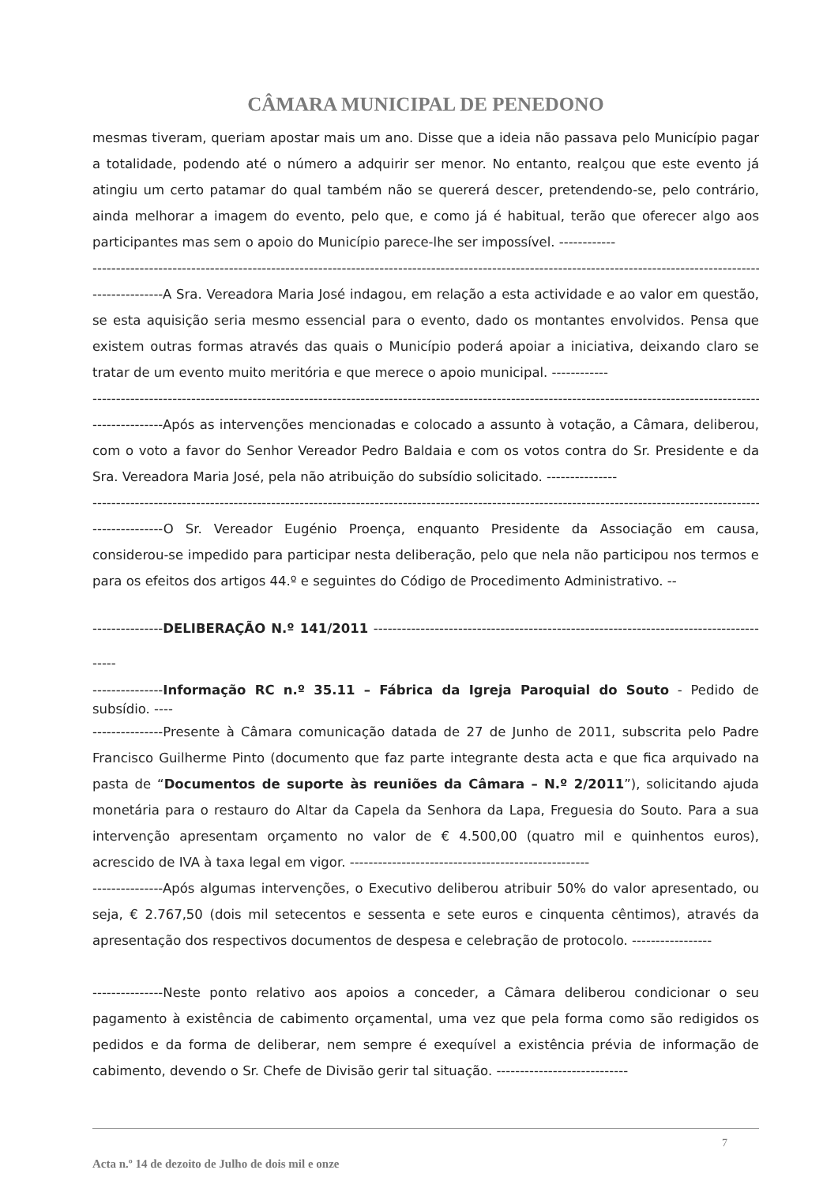CÂMARA MUNICIPAL DE PENEDONO
mesmas tiveram, queriam apostar mais um ano. Disse que a ideia não passava pelo Município pagar a totalidade, podendo até o número a adquirir ser menor. No entanto, realçou que este evento já atingiu um certo patamar do qual também não se quererá descer, pretendendo-se, pelo contrário, ainda melhorar a imagem do evento, pelo que, e como já é habitual, terão que oferecer algo aos participantes mas sem o apoio do Município parece-lhe ser impossível. ------------
------------------------------------------------------------------------------------------------------------------------------------------------------------------
---------------A Sra. Vereadora Maria José indagou, em relação a esta actividade e ao valor em questão, se esta aquisição seria mesmo essencial para o evento, dado os montantes envolvidos. Pensa que existem outras formas através das quais o Município poderá apoiar a iniciativa, deixando claro se tratar de um evento muito meritória e que merece o apoio municipal. ------------
------------------------------------------------------------------------------------------------------------------------------------------------------------------
---------------Após as intervenções mencionadas e colocado a assunto à votação, a Câmara, deliberou, com o voto a favor do Senhor Vereador Pedro Baldaia e com os votos contra do Sr. Presidente e da Sra. Vereadora Maria José, pela não atribuição do subsídio solicitado. ---------------
------------------------------------------------------------------------------------------------------------------------------------------------------------------
---------------O Sr. Vereador Eugénio Proença, enquanto Presidente da Associação em causa, considerou-se impedido para participar nesta deliberação, pelo que nela não participou nos termos e para os efeitos dos artigos 44.º e seguintes do Código de Procedimento Administrativo. --
---------------DELIBERAÇÃO N.º 141/2011 ---------------------------------------------------------------------------------------
---------------Informação RC n.º 35.11 – Fábrica da Igreja Paroquial do Souto - Pedido de subsídio. ----
---------------Presente à Câmara comunicação datada de 27 de Junho de 2011, subscrita pelo Padre Francisco Guilherme Pinto (documento que faz parte integrante desta acta e que fica arquivado na pasta de “Documentos de suporte às reuniões da Câmara – N.º 2/2011”), solicitando ajuda monetária para o restauro do Altar da Capela da Senhora da Lapa, Freguesia do Souto. Para a sua intervenção apresentam orçamento no valor de € 4.500,00 (quatro mil e quinhentos euros), acrescido de IVA à taxa legal em vigor. ---------------------------------------------------
---------------Após algumas intervenções, o Executivo deliberou atribuir 50% do valor apresentado, ou seja, € 2.767,50 (dois mil setecentos e sessenta e sete euros e cinquenta cêntimos), através da apresentação dos respectivos documentos de despesa e celebração de protocolo. -----------------
---------------Neste ponto relativo aos apoios a conceder, a Câmara deliberou condicionar o seu pagamento à existência de cabimento orçamental, uma vez que pela forma como são redigidos os pedidos e da forma de deliberar, nem sempre é exequível a existência prévia de informação de cabimento, devendo o Sr. Chefe de Divisão gerir tal situação. ----------------------------
7
Acta n.º 14 de dezoito de Julho de dois mil e onze